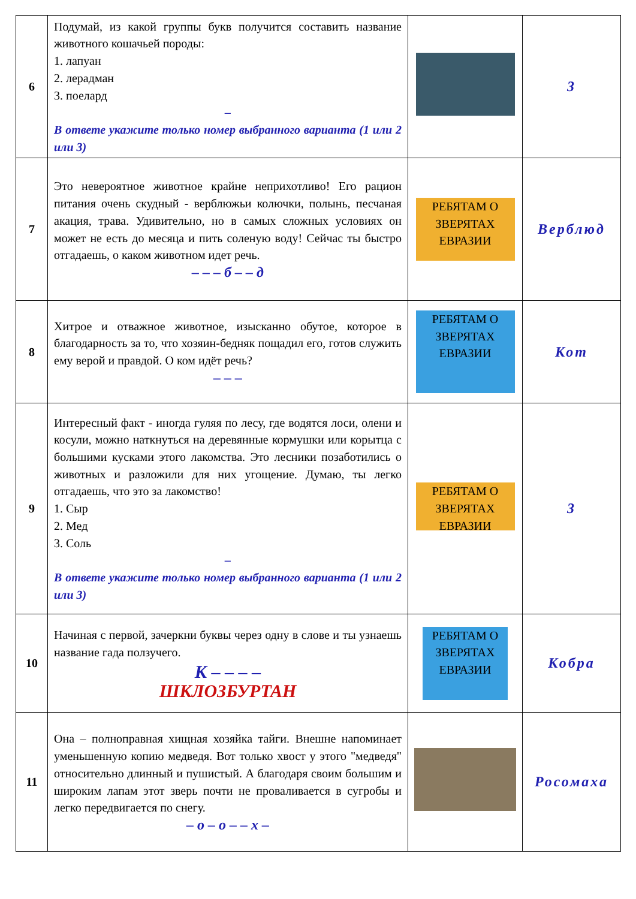| 6 | Подумай, из какой группы букв получится составить название животного кошачьей породы: 1. лапуан 2. лерадман 3. поелард – В ответе укажите только номер выбранного варианта (1 или 2 или 3) | | 3 |
| 7 | Это невероятное животное крайне неприхотливо! Его рацион питания очень скудный - верблюжьи колючки, полынь, песчаная акация, трава. Удивительно, но в самых сложных условиях он может не есть до месяца и пить соленую воду! Сейчас ты быстро отгадаешь, о каком животном идет речь. – – – б – – д | РЕБЯТАМ О ЗВЕРЯТАХ ЕВРАЗИИ | Верблюд |
| 8 | Хитрое и отважное животное, изысканно обутое, которое в благодарность за то, что хозяин-бедняк пощадил его, готов служить ему верой и правдой. О ком идёт речь? – – – | РЕБЯТАМ О ЗВЕРЯТАХ ЕВРАЗИИ | Кот |
| 9 | Интересный факт - иногда гуляя по лесу, где водятся лоси, олени и косули, можно наткнуться на деревянные кормушки или корытца с большими кусками этого лакомства. Это лесники позаботились о животных и разложили для них угощение. Думаю, ты легко отгадаешь, что это за лакомство! 1. Сыр 2. Мед 3. Соль – В ответе укажите только номер выбранного варианта (1 или 2 или 3) | РЕБЯТАМ О ЗВЕРЯТАХ ЕВРАЗИИ | 3 |
| 10 | Начиная с первой, зачеркни буквы через одну в слове и ты узнаешь название гада ползучего. К – – – – ШКЛОЗБУРТАН | РЕБЯТАМ О ЗВЕРЯТАХ ЕВРАЗИИ | Кобра |
| 11 | Она – полноправная хищная хозяйка тайги. Внешне напоминает уменьшенную копию медведя. Вот только хвост у этого "медведя" относительно длинный и пушистый. А благодаря своим большим и широким лапам этот зверь почти не проваливается в сугробы и легко передвигается по снегу. – о – о – – х – | | Росомаха |